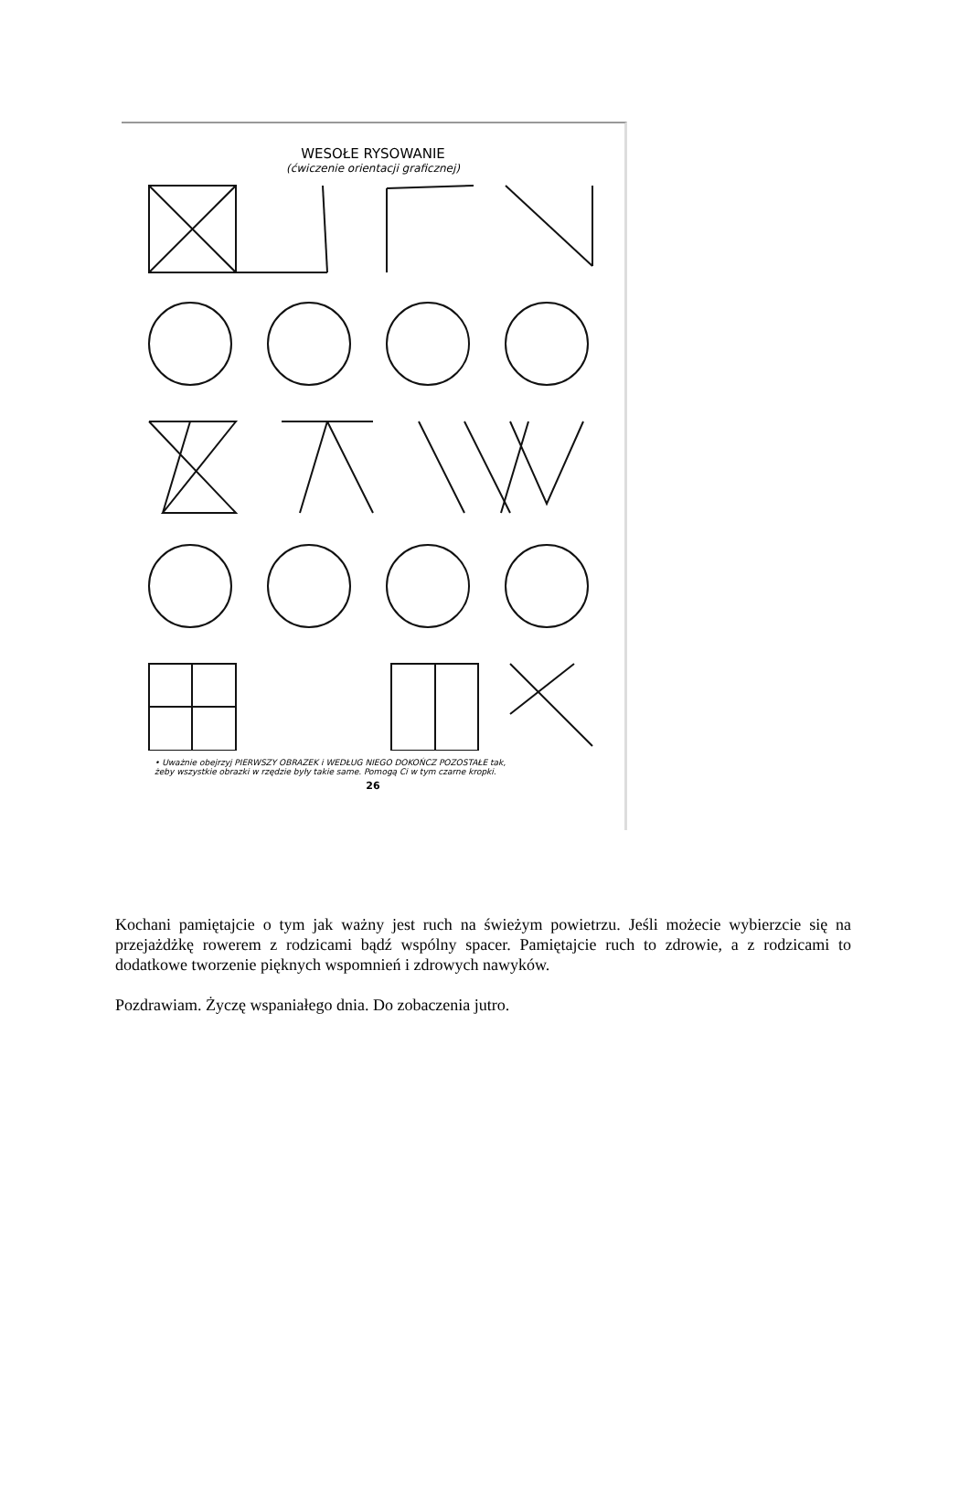WESOŁE RYSOWANIE
(ćwiczenie orientacji graficznej)
• Uważnie obejrzyj PIERWSZY OBRAZEK i WEDŁUG NIEGO DOKOŃCZ POZOSTAŁE tak,
żeby wszystkie obrazki w rzędzie były takie same. Pomogą Ci w tym czarne kropki.
26
Kochani pamiętajcie o tym jak ważny jest ruch na świeżym powietrzu. Jeśli możecie wybierzcie się na przejażdżkę rowerem z rodzicami bądź wspólny spacer. Pamiętajcie ruch to zdrowie, a z rodzicami to dodatkowe tworzenie pięknych wspomnień i zdrowych nawyków.
Pozdrawiam. Życzę wspaniałego dnia. Do zobaczenia jutro.